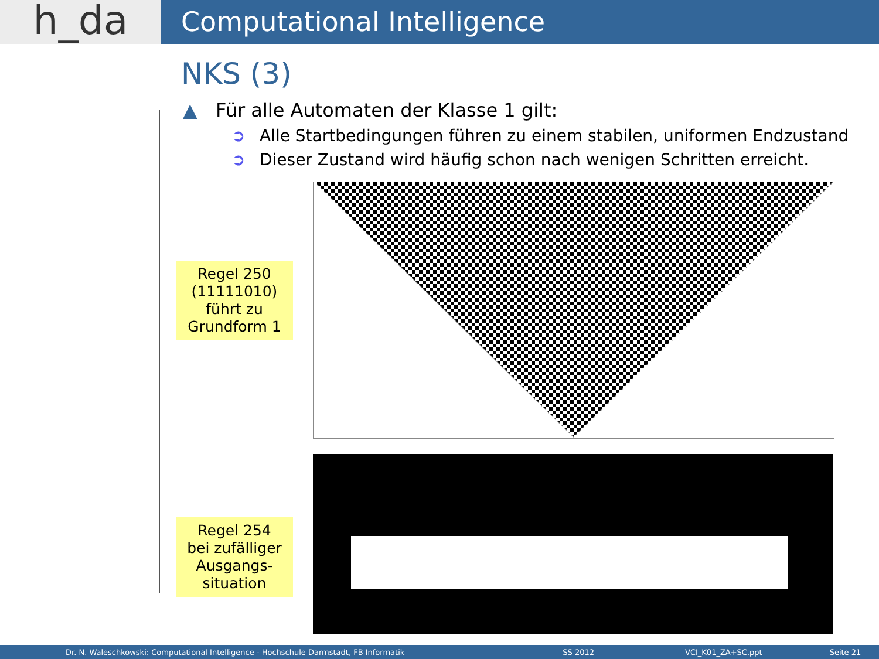h_da
Computational Intelligence
NKS (3)
▲ Für alle Automaten der Klasse 1 gilt:
➲ Alle Startbedingungen führen zu einem stabilen, uniformen Endzustand
➲ Dieser Zustand wird häufig schon nach wenigen Schritten erreicht.
Regel 250
(11111010)
führt zu
Grundform 1
Regel 254
bei zufälliger
Ausgangs-
situation
Dr. N. Waleschkowski: Computational Intelligence - Hochschule Darmstadt, FB Informatik SS 2012 VCI_K01_ZA+SC.ppt Seite 21